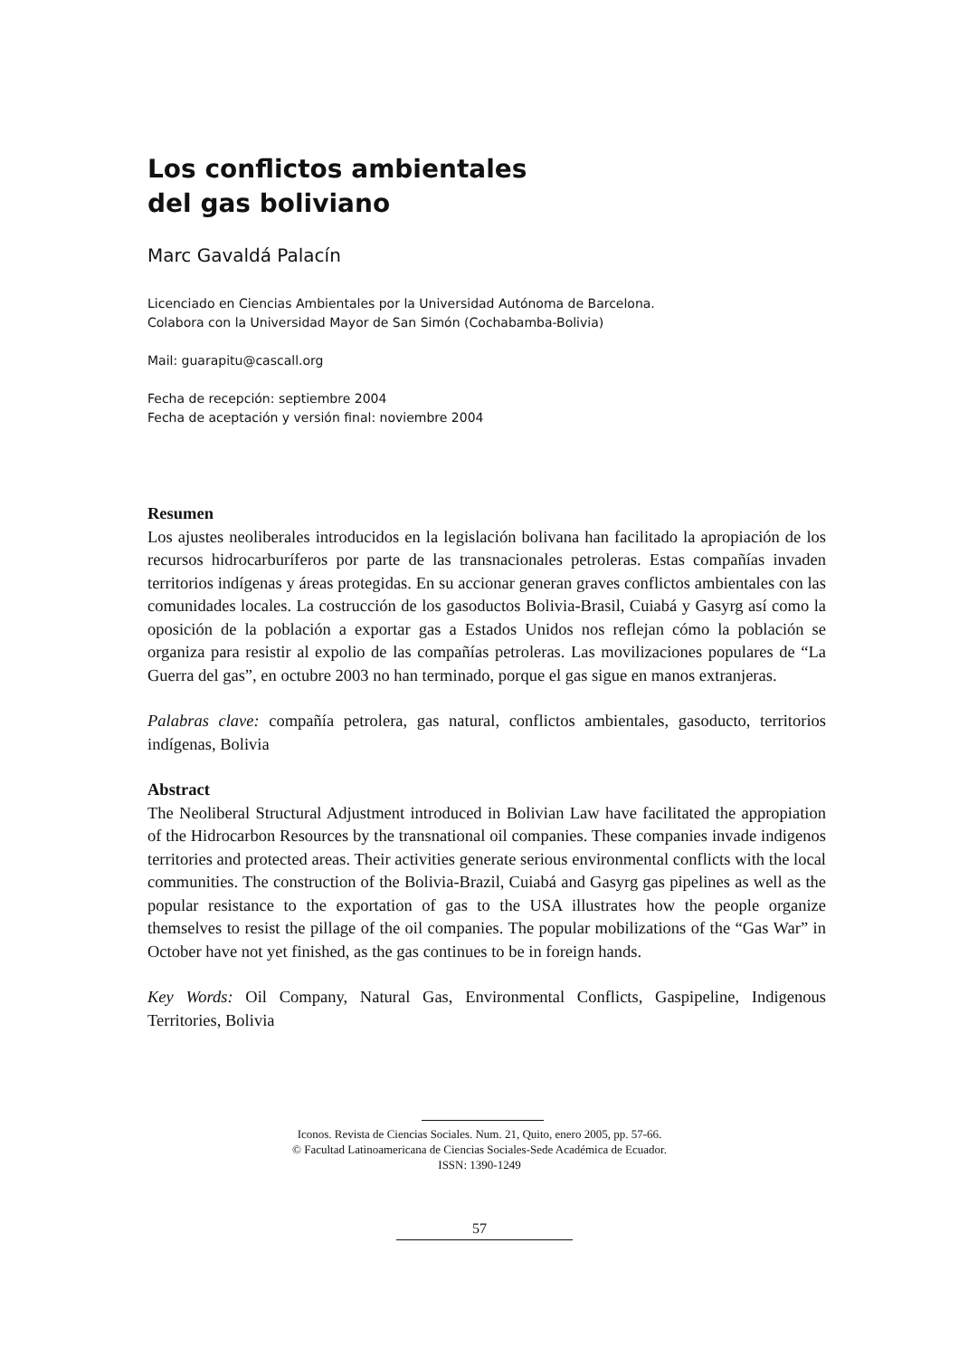Los conflictos ambientales
del gas boliviano
Marc Gavaldá Palacín
Licenciado en Ciencias Ambientales por la Universidad Autónoma de Barcelona.
Colabora con la Universidad Mayor de San Simón (Cochabamba-Bolivia)
Mail: guarapitu@cascall.org
Fecha de recepción: septiembre 2004
Fecha de aceptación y versión final: noviembre 2004
Resumen
Los ajustes neoliberales introducidos en la legislación bolivana han facilitado la apropiación de los recursos hidrocarburíferos por parte de las transnacionales petroleras. Estas compañías invaden territorios indígenas y áreas protegidas. En su accionar generan graves conflictos ambientales con las comunidades locales. La costrucción de los gasoductos Bolivia-Brasil, Cuiabá y Gasyrg así como la oposición de la población a exportar gas a Estados Unidos nos reflejan cómo la población se organiza para resistir al expolio de las compañías petroleras. Las movilizaciones populares de “La Guerra del gas”, en octubre 2003 no han terminado, porque el gas sigue en manos extranjeras.
Palabras clave: compañía petrolera, gas natural, conflictos ambientales, gasoducto, territorios indígenas, Bolivia
Abstract
The Neoliberal Structural Adjustment introduced in Bolivian Law have facilitated the appropiation of the Hidrocarbon Resources by the transnational oil companies. These companies invade indigenos territories and protected areas. Their activities generate serious environmental conflicts with the local communities. The construction of the Bolivia-Brazil, Cuiabá and Gasyrg gas pipelines as well as the popular resistance to the exportation of gas to the USA illustrates how the people organize themselves to resist the pillage of the oil companies. The popular mobilizations of the “Gas War” in October have not yet finished, as the gas continues to be in foreign hands.
Key Words: Oil Company, Natural Gas, Environmental Conflicts, Gaspipeline, Indigenous Territories, Bolivia
Iconos. Revista de Ciencias Sociales. Num. 21, Quito, enero 2005, pp. 57-66.
© Facultad Latinoamericana de Ciencias Sociales-Sede Académica de Ecuador.
ISSN: 1390-1249
57